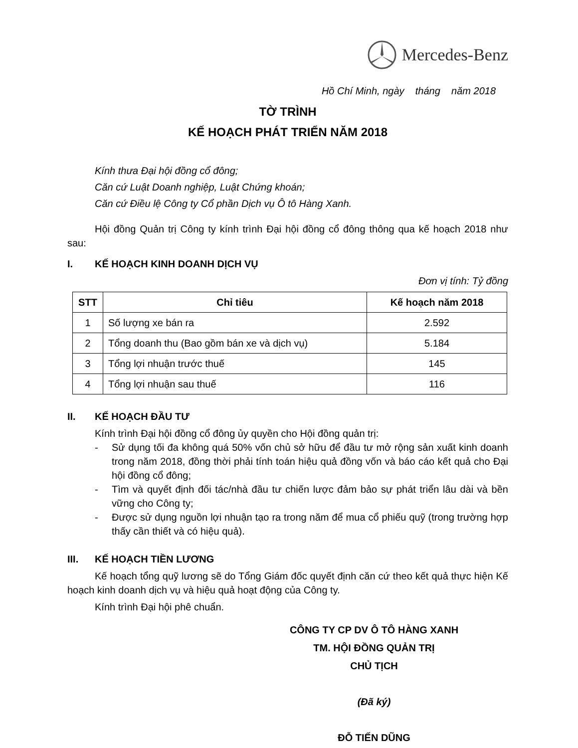Mercedes-Benz
Hồ Chí Minh, ngày tháng năm 2018
TỜ TRÌNH
KẾ HOẠCH PHÁT TRIỂN NĂM 2018
Kính thưa Đại hội đồng cổ đông;
Căn cứ Luật Doanh nghiệp, Luật Chứng khoán;
Căn cứ Điều lệ Công ty Cổ phần Dịch vụ Ô tô Hàng Xanh.
Hội đồng Quản trị Công ty kính trình Đại hội đồng cổ đông thông qua kế hoạch 2018 như sau:
I. KẾ HOẠCH KINH DOANH DỊCH VỤ
Đơn vị tính: Tỷ đồng
| STT | Chỉ tiêu | Kế hoạch năm 2018 |
| --- | --- | --- |
| 1 | Số lượng xe bán ra | 2.592 |
| 2 | Tổng doanh thu (Bao gồm bán xe và dịch vụ) | 5.184 |
| 3 | Tổng lợi nhuận trước thuế | 145 |
| 4 | Tổng lợi nhuận sau thuế | 116 |
II. KẾ HOẠCH ĐẦU TƯ
Kính trình Đại hội đồng cổ đông ủy quyền cho Hội đồng quản trị:
- Sử dụng tối đa không quá 50% vốn chủ sở hữu để đầu tư mở rộng sản xuất kinh doanh trong năm 2018, đồng thời phải tính toán hiệu quả đồng vốn và báo cáo kết quả cho Đại hội đồng cổ đông;
- Tìm và quyết định đối tác/nhà đầu tư chiến lược đảm bảo sự phát triển lâu dài và bền vững cho Công ty;
- Được sử dụng nguồn lợi nhuận tạo ra trong năm để mua cổ phiếu quỹ (trong trường hợp thấy cần thiết và có hiệu quả).
III. KẾ HOẠCH TIỀN LƯƠNG
Kế hoạch tổng quỹ lương sẽ do Tổng Giám đốc quyết định căn cứ theo kết quả thực hiện Kế hoạch kinh doanh dịch vụ và hiệu quả hoạt động của Công ty.
Kính trình Đại hội phê chuẩn.
CÔNG TY CP DV Ô TÔ HÀNG XANH
TM. HỘI ĐỒNG QUẢN TRỊ
CHỦ TỊCH
(Đã ký)
ĐỖ TIẾN DŨNG